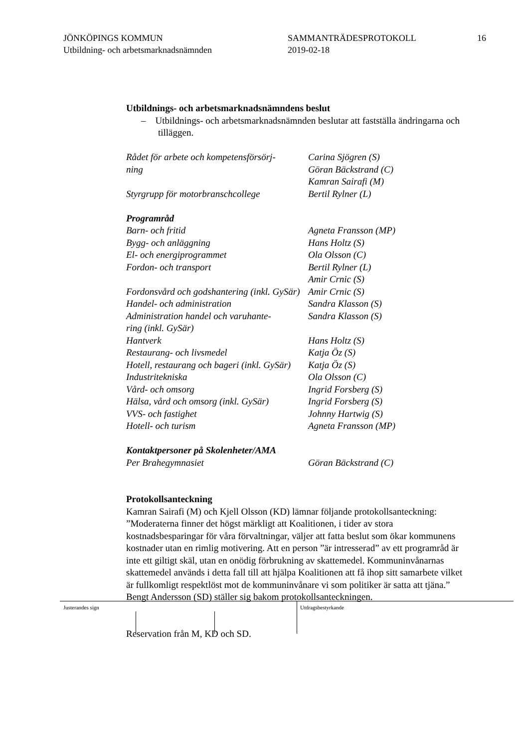JÖNKÖPINGS KOMMUN
Utbildning- och arbetsmarknadsnämnden
SAMMANTRÄDESPROTOKOLL
2019-02-18
16
Utbildnings- och arbetsmarknadsnämndens beslut
– Utbildnings- och arbetsmarknadsnämnden beslutar att fastställa ändringarna och tilläggen.
| Rådet för arbete och kompetensförsörj- ning | Carina Sjögren (S) Göran Bäckstrand (C) Kamran Sairafi (M) |
| Styrgrupp för motorbranschcollege | Bertil Rylner (L) |
| Programråd | |
| Barn- och fritid | Agneta Fransson (MP) |
| Bygg- och anläggning | Hans Holtz (S) |
| El- och energiprogrammet | Ola Olsson (C) |
| Fordon- och transport | Bertil Rylner (L) Amir Crnic (S) |
| Fordonsvård och godshantering (inkl. GySär) | Amir Crnic (S) |
| Handel- och administration | Sandra Klasson (S) |
| Administration handel och varuhante- ring (inkl. GySär) | Sandra Klasson (S) |
| Hantverk | Hans Holtz (S) |
| Restaurang- och livsmedel | Katja Öz (S) |
| Hotell, restaurang och bageri (inkl. GySär) | Katja Öz (S) |
| Industritekniska | Ola Olsson (C) |
| Vård- och omsorg | Ingrid Forsberg (S) |
| Hälsa, vård och omsorg (inkl. GySär) | Ingrid Forsberg (S) |
| VVS- och fastighet | Johnny Hartwig (S) |
| Hotell- och turism | Agneta Fransson (MP) |
| Kontaktpersoner på Skolenheter/AMA | |
| Per Brahegymnasiet | Göran Bäckstrand (C) |
Protokollsanteckning
Kamran Sairafi (M) och Kjell Olsson (KD) lämnar följande protokollsanteckning:
”Moderaterna finner det högst märkligt att Koalitionen, i tider av stora kostnadsbesparingar för våra förvaltningar, väljer att fatta beslut som ökar kommunens kostnader utan en rimlig motivering. Att en person ”är intresserad” av ett programråd är inte ett giltigt skäl, utan en onödig förbrukning av skattemedel. Kommuninvånarnas skattemedel används i detta fall till att hjälpa Koalitionen att få ihop sitt samarbete vilket är fullkomligt respektlöst mot de kommuninvånare vi som politiker är satta att tjäna.”
Bengt Andersson (SD) ställer sig bakom protokollsanteckningen.
Reservation från M, KD och SD.
Justerandes sign Utdragsbestyrkande